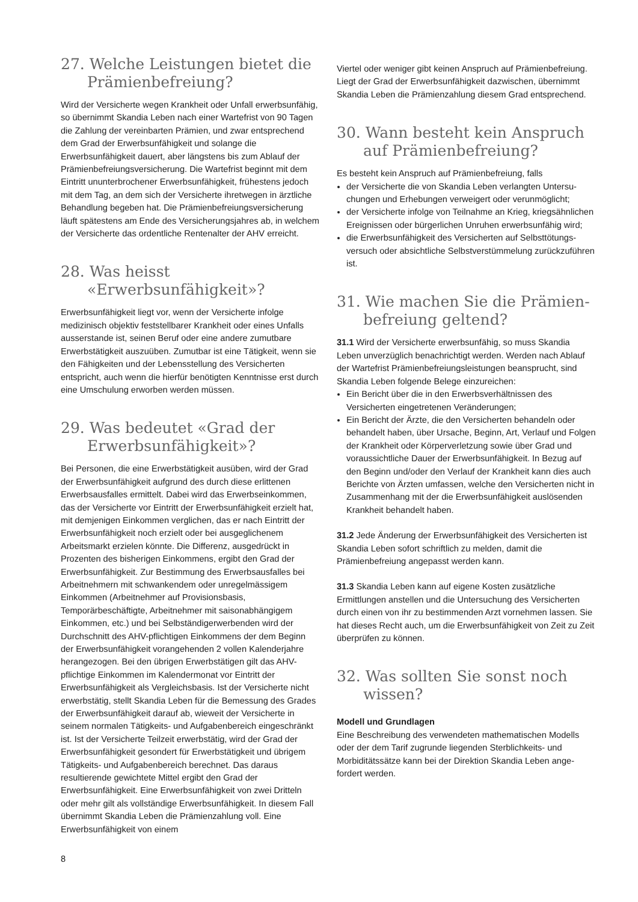27. Welche Leistungen bietet die Prämienbefreiung?
Wird der Versicherte wegen Krankheit oder Unfall erwerbs­unfähig, so übernimmt Skandia Leben nach einer Wartefrist von 90 Tagen die Zahlung der vereinbarten Prämien, und zwar entsprechend dem Grad der Erwerbsunfähigkeit und solange die Erwerbsunfähigkeit dauert, aber längstens bis zum Ablauf der Prämienbefreiungsversicherung. Die Wartefrist beginnt mit dem Eintritt ununterbrochener Erwerbsunfähigkeit, frühestens jedoch mit dem Tag, an dem sich der Versicherte ihretwegen in ärztliche Behandlung begeben hat. Die Prämienbefreiungs­versicherung läuft spätestens am Ende des Versicherungsjahres ab, in welchem der Versicherte das ordentliche Rentenalter der AHV erreicht.
28. Was heisst «Erwerbsunfähigkeit»?
Erwerbsunfähigkeit liegt vor, wenn der Versicherte infolge medizinisch objektiv feststellbarer Krankheit oder eines Unfalls ausserstande ist, seinen Beruf oder eine andere zumutbare Erwerbstätigkeit auszuüben. Zumutbar ist eine Tätigkeit, wenn sie den Fähigkeiten und der Lebensstellung des Versicherten entspricht, auch wenn die hierfür benötigten Kenntnisse erst durch eine Umschulung erworben werden müssen.
29. Was bedeutet «Grad der Erwerbsunfähigkeit»?
Bei Personen, die eine Erwerbstätigkeit ausüben, wird der Grad der Erwerbsunfähigkeit aufgrund des durch diese erlittenen Erwerbsausfalles ermittelt. Dabei wird das Erwerbs­einkommen, das der Versicherte vor Eintritt der Erwerbsunfähig­keit erzielt hat, mit demjenigen Einkommen verglichen, das er nach Eintritt der Erwerbsunfähigkeit noch erzielt oder bei ausgeglichenem Arbeitsmarkt erzielen könnte. Die Differenz, ausgedrückt in Prozenten des bisherigen Einkommens, ergibt den Grad der Erwerbsunfähigkeit. Zur Bestimmung des Erwerbsausfalles bei Arbeitnehmern mit schwankendem oder unregelmässigem Einkommen (Arbeitnehmer auf Provisions­basis, Temporärbeschäftigte, Arbeitnehmer mit saisonab­hängigem Einkommen, etc.) und bei Selbständigerwerbenden wird der Durchschnitt des AHV-pflichtigen Einkommens der dem Beginn der Erwerbsunfähigkeit vorangehenden 2 vollen Kalenderjahre herangezogen. Bei den übrigen Erwerbstätigen gilt das AHV-pflichtige Einkommen im Kalendermonat vor Eintritt der Erwerbsunfähigkeit als Vergleichsbasis. Ist der Versicherte nicht erwerbstätig, stellt Skandia Leben für die Bemessung des Grades der Erwerbsunfähigkeit darauf ab, wieweit der Versicherte in seinem normalen Tätigkeits- und Aufgabenbereich eingeschränkt ist. Ist der Versicherte Teilzeit erwerbstätig, wird der Grad der Erwerbsunfähigkeit gesondert für Erwerbstätigkeit und übrigem Tätigkeits- und Aufgaben­bereich berechnet. Das daraus resultierende gewichtete Mittel ergibt den Grad der Erwerbsunfähigkeit. Eine Erwerbsunfähig­keit von zwei Dritteln oder mehr gilt als vollständige Erwerbs­unfähigkeit. In diesem Fall übernimmt Skandia Leben die Prämienzahlung voll. Eine Erwerbsunfähigkeit von einem
Viertel oder weniger gibt keinen Anspruch auf Prämienbefreiung. Liegt der Grad der Erwerbsunfähigkeit dazwischen, übernimmt Skandia Leben die Prämienzahlung diesem Grad entsprechend.
30. Wann besteht kein Anspruch auf Prämienbefreiung?
Es besteht kein Anspruch auf Prämienbefreiung, falls
der Versicherte die von Skandia Leben verlangten Untersu­chungen und Erhebungen verweigert oder verunmöglicht;
der Versicherte infolge von Teilnahme an Krieg, kriegsähnlichen Ereignissen oder bürgerlichen Unruhen erwerbsunfähig wird;
die Erwerbsunfähigkeit des Versicherten auf Selbsttötungs­versuch oder absichtliche Selbstverstümmelung zurückzu­führen ist.
31. Wie machen Sie die Prämien­befreiung geltend?
31.1 Wird der Versicherte erwerbsunfähig, so muss Skandia Leben unverzüglich benachrichtigt werden. Werden nach Ablauf der Wartefrist Prämienbefreiungsleistungen beansprucht, sind Skandia Leben folgende Belege einzureichen:
Ein Bericht über die in den Erwerbsverhältnissen des Versicherten eingetretenen Veränderungen;
Ein Bericht der Ärzte, die den Versicherten behandeln oder behandelt haben, über Ursache, Beginn, Art, Verlauf und Folgen der Krankheit oder Körperverletzung sowie über Grad und voraussichtliche Dauer der Erwerbsunfähigkeit. In Bezug auf den Beginn und/oder den Verlauf der Krankheit kann dies auch Berichte von Ärzten umfassen, welche den Versicherten nicht in Zusammenhang mit der die Erwerbs­unfähigkeit auslösenden Krankheit behandelt haben.
31.2 Jede Änderung der Erwerbsunfähigkeit des Versicherten ist Skandia Leben sofort schriftlich zu melden, damit die Prämienbefreiung angepasst werden kann.
31.3 Skandia Leben kann auf eigene Kosten zusätzliche Ermittlungen anstellen und die Untersuchung des Versicherten durch einen von ihr zu bestimmenden Arzt vornehmen lassen. Sie hat dieses Recht auch, um die Erwerbsunfähigkeit von Zeit zu Zeit überprüfen zu können.
32. Was sollten Sie sonst noch wissen?
Modell und Grundlagen
Eine Beschreibung des verwendeten mathematischen Modells oder der dem Tarif zugrunde liegenden Sterblichkeits- und Morbiditätssätze kann bei der Direktion Skandia Leben ange­fordert werden.
8